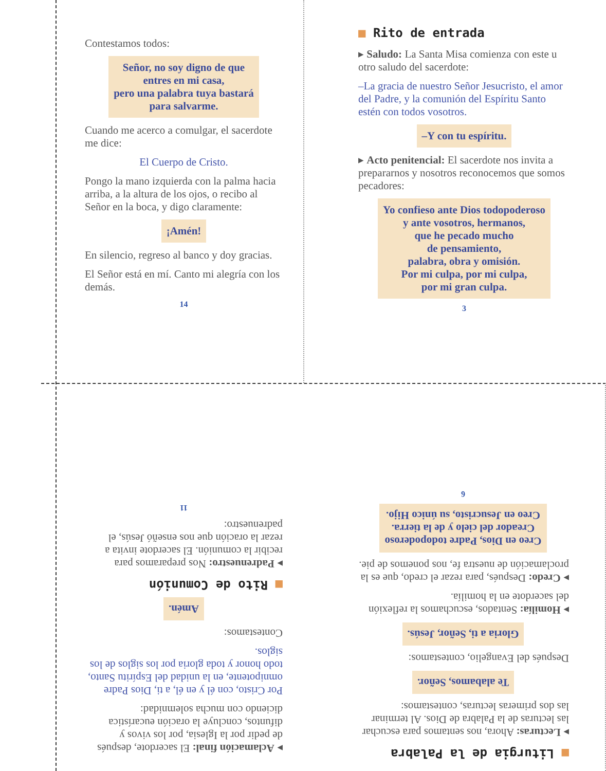Contestamos todos:
Señor, no soy digno de que
entres en mi casa,
pero una palabra tuya bastará
para salvarme.
Cuando me acerco a comulgar, el sacerdote me dice:
El Cuerpo de Cristo.
Pongo la mano izquierda con la palma hacia arriba, a la altura de los ojos, o recibo al Señor en la boca, y digo claramente:
¡Amén!
En silencio, regreso al banco y doy gracias.
El Señor está en mí. Canto mi alegría con los demás.
14
■ Rito de entrada
▸ Saludo: La Santa Misa comienza con este u otro saludo del sacerdote:
–La gracia de nuestro Señor Jesucristo, el amor del Padre, y la comunión del Espíritu Santo estén con todos vosotros.
–Y con tu espíritu.
▸ Acto penitencial: El sacerdote nos invita a prepararnos y nosotros reconocemos que somos pecadores:
Yo confieso ante Dios todopoderoso
y ante vosotros, hermanos,
que he pecado mucho
de pensamiento,
palabra, obra y omisión.
Por mi culpa, por mi culpa,
por mi gran culpa.
3
▸ Aclamación final: El sacerdote, después de pedir por la Iglesia, por los vivos y difuntos, concluye la oración eucarística diciendo con mucha solemnidad:
Por Cristo, con él y en él, a ti, Dios Padre omnipotente, en la unidad del Espíritu Santo, todo honor y toda gloria por los siglos de los siglos.
Contestamos:
Amén.
■ Rito de Comunión
▸ Padrenuestro: Nos preparamos para recibir la comunión. El sacerdote invita a rezar la oración que nos enseñó Jesús, el padrenuestro:
11
■ Liturgia de la Palabra
▸ Lecturas: Ahora, nos sentamos para escuchar las lecturas de la Palabra de Dios. Al terminar las dos primeras lecturas, contestamos:
Te alabamos, Señor.
Después del Evangelio, contestamos:
Gloria a ti, Señor, Jesús.
▸ Homilía: Sentados, escuchamos la reflexión del sacerdote en la homilía.
▸ Credo: Después, para rezar el credo, que es la proclamación de nuestra fe, nos ponemos de pie.
Creo en Dios, Padre todopoderoso
Creador del cielo y de la tierra.
Creo en Jesucristo, su único Hijo.
6